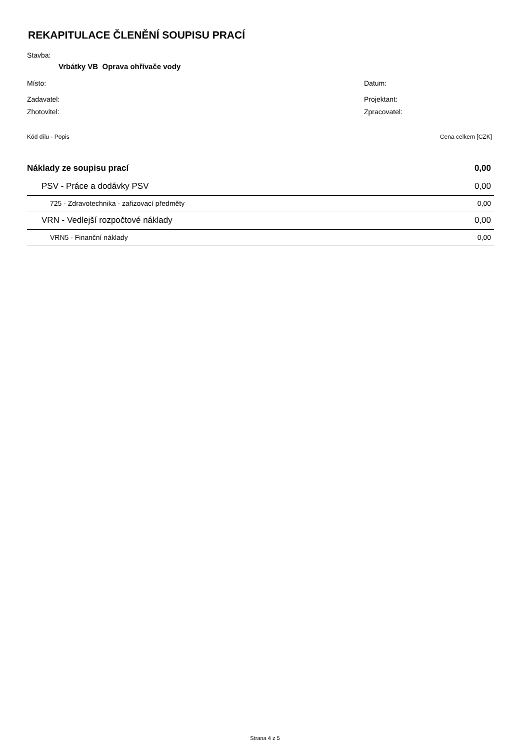REKAPITULACE ČLENĚNÍ SOUPISU PRACÍ
Stavba:
Vrbátky VB Oprava ohřívače vody
Místo: Datum:
Zadavatel: Projektant:
Zhotovitel: Zpracovatel:
Kód dílu - Popis Cena celkem [CZK]
| Náklady ze soupisu prací | 0,00 |
| PSV - Práce a dodávky PSV | 0,00 |
| 725 - Zdravotechnika - zařizovací předměty | 0,00 |
| VRN - Vedlejší rozpočtové náklady | 0,00 |
| VRN5 - Finanční náklady | 0,00 |
Strana 4 z 5